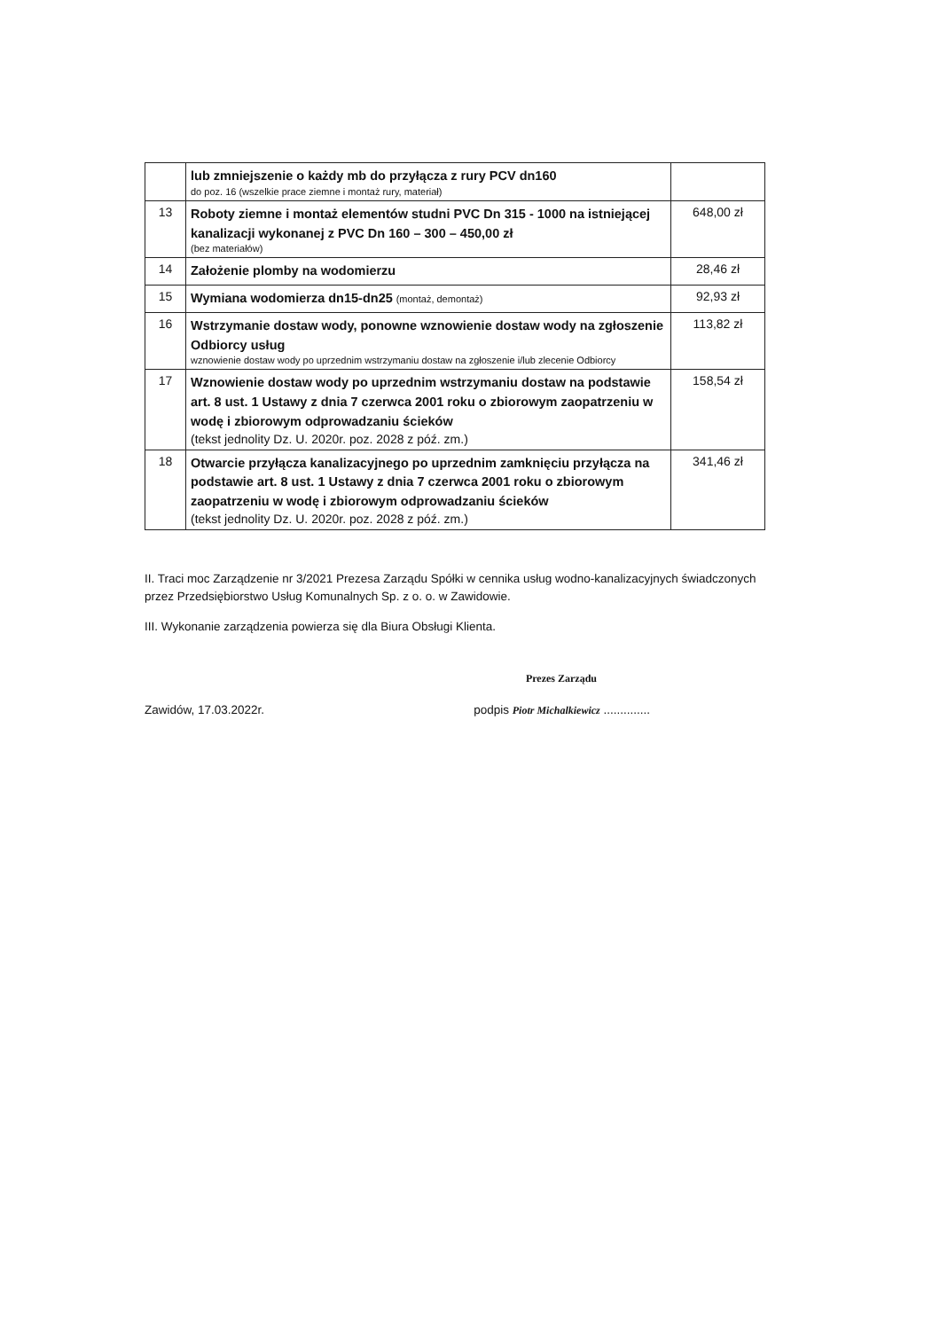| | lub zmniejszenie o każdy mb do przyłącza z rury PCV dn160 do poz. 16 (wszelkie prace ziemne i montaż rury, materiał) | |
| 13 | Roboty ziemne i montaż elementów studni PVC Dn 315 - 1000 na istniejącej kanalizacji wykonanej z PVC Dn 160 – 300 – 450,00 zł (bez materiałów) | 648,00 zł |
| 14 | Założenie plomby na wodomierzu | 28,46 zł |
| 15 | Wymiana wodomierza dn15-dn25 (montaż, demontaż) | 92,93 zł |
| 16 | Wstrzymanie dostaw wody, ponowne wznowienie dostaw wody na zgłoszenie Odbiorcy usług wznowienie dostaw wody po uprzednim wstrzymaniu dostaw na zgłoszenie i/lub zlecenie Odbiorcy | 113,82 zł |
| 17 | Wznowienie dostaw wody po uprzednim wstrzymaniu dostaw na podstawie art. 8 ust. 1 Ustawy z dnia 7 czerwca 2001 roku o zbiorowym zaopatrzeniu w wodę i zbiorowym odprowadzaniu ścieków (tekst jednolity Dz. U. 2020r. poz. 2028 z póź. zm.) | 158,54 zł |
| 18 | Otwarcie przyłącza kanalizacyjnego po uprzednim zamknięciu przyłącza na podstawie art. 8 ust. 1 Ustawy z dnia 7 czerwca 2001 roku o zbiorowym zaopatrzeniu w wodę i zbiorowym odprowadzaniu ścieków (tekst jednolity Dz. U. 2020r. poz. 2028 z póź. zm.) | 341,46 zł |
II. Traci moc Zarządzenie nr 3/2021 Prezesa Zarządu Spółki w cennika usług wodno-kanalizacyjnych świadczonych przez Przedsiębiorstwo Usług Komunalnych Sp. z o. o. w Zawidowie.
III. Wykonanie zarządzenia powierza się dla Biura Obsługi Klienta.
Prezes Zarządu
Zawidów, 17.03.2022r. podpis Piotr Michalkiewicz ..............